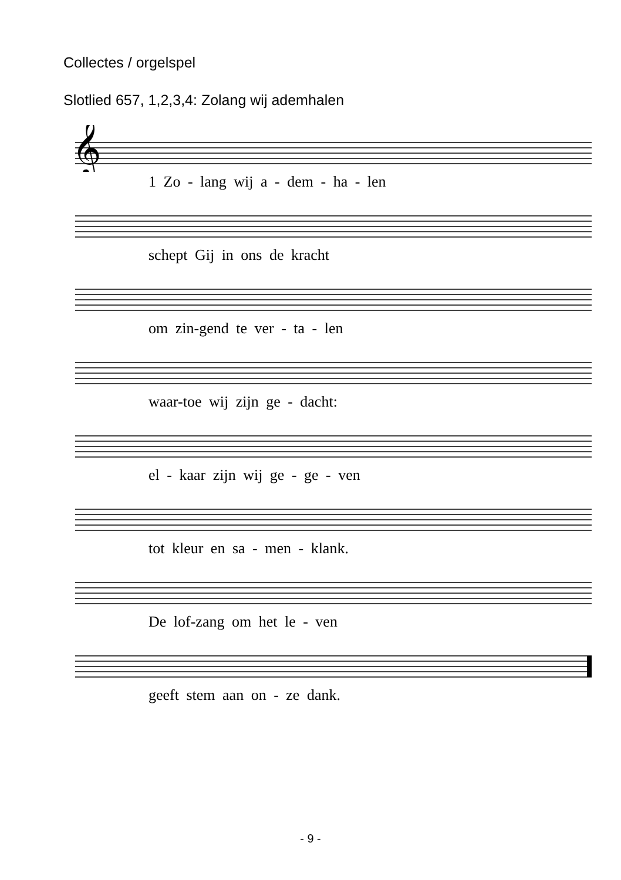Collectes / orgelspel
Slotlied 657, 1,2,3,4: Zolang wij ademhalen
𝄞
1 Zo - lang wij a - dem - ha - len
schept Gij in ons de kracht
om zin-gend te ver - ta - len
waar-toe wij zijn ge - dacht:
el - kaar zijn wij ge - ge - ven
tot kleur en sa - men - klank.
De lof-zang om het le - ven
geeft stem aan on - ze dank.
- 9 -